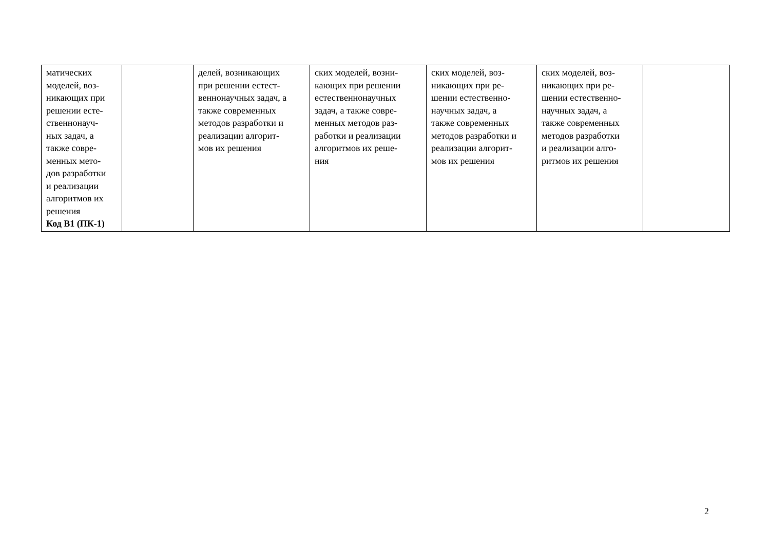| матических моделей, воз- никающих при решении есте- ственнонауч- ных задач, а также совре- менных мето- дов разработки и реализации алгоритмов их решения Код В1 (ПК-1) | | делей, возникающих при решении естест- веннонаучных задач, а также современных методов разработки и реализации алгорит- мов их решения | ских моделей, возни- кающих при решении естественнонаучных задач, а также совре- менных методов раз- работки и реализации алгоритмов их реше- ния | ских моделей, воз- никающих при ре- шении естественно- научных задач, а также современных методов разработки и реализации алгорит- мов их решения | ских моделей, воз- никающих при ре- шении естественно- научных задач, а также современных методов разработки и реализации алго- ритмов их решения | |
2